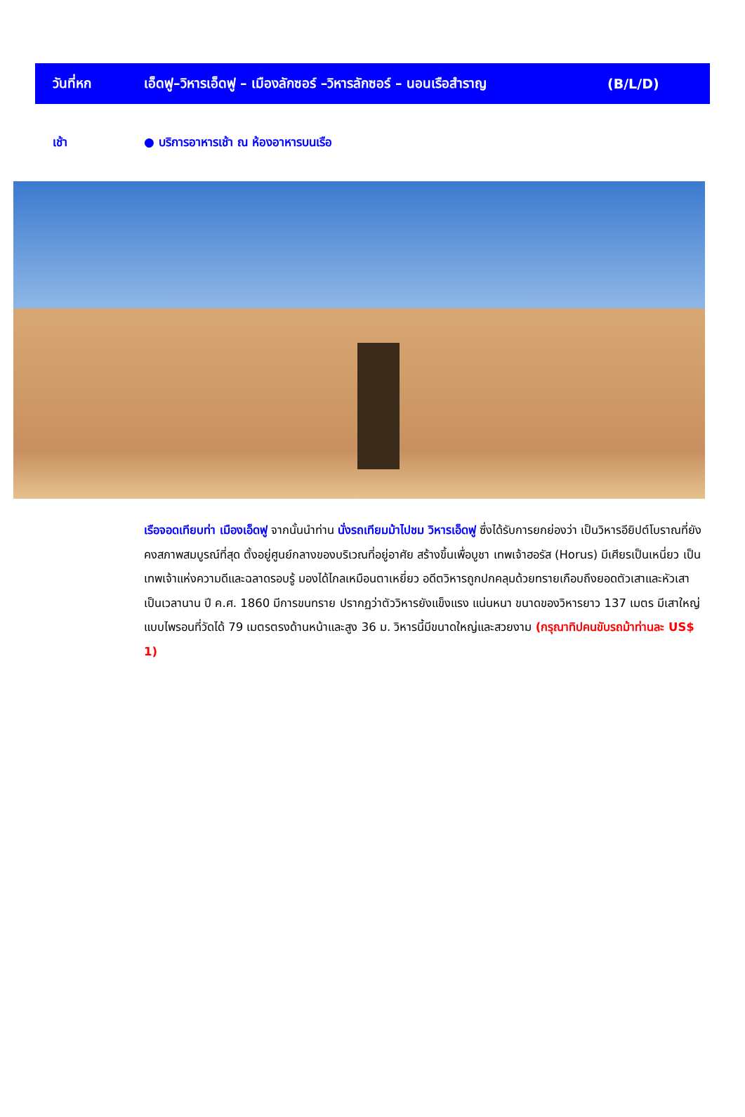วันที่หก เอ็ดฟู–วิหารเอ็ดฟู – เมืองลักซอร์ –วิหารลักซอร์ – นอนเรือสำราญ (B/L/D)
เช้า ● บริการอาหารเช้า ณ ห้องอาหารบนเรือ
เรือจอดเทียบท่า เมืองเอ็ดฟู จากนั้นนำท่าน นั่งรถเทียมม้าไปชม วิหารเอ็ดฟู ซึ่งได้รับการยกย่องว่า เป็นวิหารอียิปต์โบราณที่ยังคงสภาพสมบูรณ์ที่สุด ตั้งอยู่ศูนย์กลางของบริเวณที่อยู่อาศัย สร้างขึ้นเพื่อบูชา เทพเจ้าฮอรัส (Horus) มีเศียรเป็นเหนี่ยว เป็นเทพเจ้าแห่งความดีและฉลาดรอบรู้ มองได้ไกลเหมือนตาเหยี่ยว อดีตวิหารถูกปกคลุมด้วยทรายเกือบถึงยอดตัวเสาและหัวเสาเป็นเวลานาน ปี ค.ศ. 1860 มีการขนทราย ปรากฏว่าตัววิหารยังแข็งแรง แน่นหนา ขนาดของวิหารยาว 137 เมตร มีเสาใหญ่แบบไพรอนที่วัดได้ 79 เมตรตรงด้านหน้าและสูง 36 ม. วิหารนี้มีขนาดใหญ่และสวยงาม (กรุณาทิปคนขับรถม้าท่านละ US$ 1)